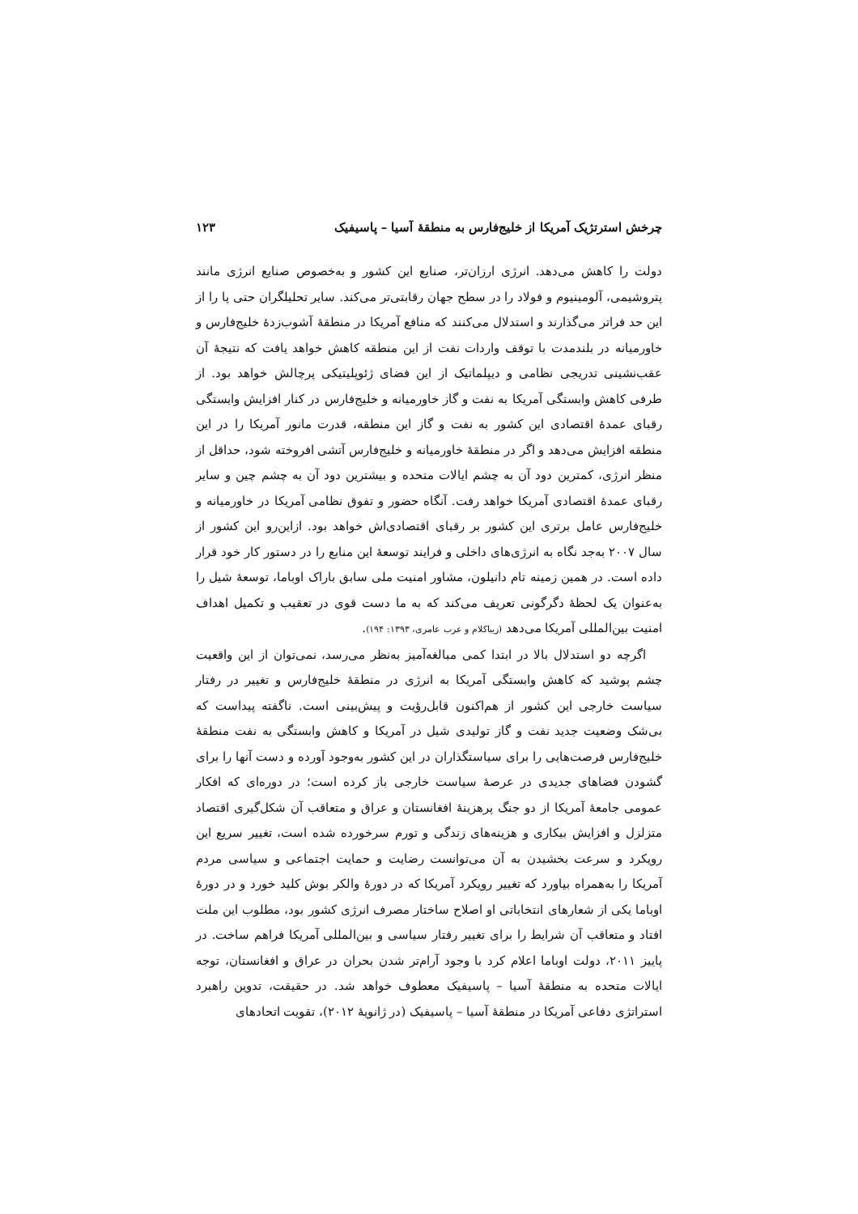چرخش استرتژیک آمریکا از خلیج‌فارس به منطقهٔ آسیا – پاسیفیک ۱۲۳
دولت را کاهش می‌دهد. انرژی ارزان‌تر، صنایع این کشور و به‌خصوص صنایع انرژی مانند پتروشیمی، آلومینیوم و فولاد را در سطح جهان رقابتی‌تر می‌کند. سایر تحلیلگران حتی پا را از این حد فراتر می‌گذارند و استدلال می‌کنند که منافع آمریکا در منطقهٔ آشوب‌زدهٔ خلیج‌فارس و خاورمیانه در بلندمدت با توقف واردات نفت از این منطقه کاهش خواهد یافت که نتیجهٔ آن عقب‌نشینی تدریجی نظامی و دیپلماتیک از این فضای ژئوپلیتیکی پرچالش خواهد بود. از طرفی کاهش وابستگی آمریکا به نفت و گاز خاورمیانه و خلیج‌فارس در کنار افزایش وابستگی رقبای عمدهٔ اقتصادی این کشور به نفت و گاز این منطقه، قدرت مانور آمریکا را در این منطقه افزایش می‌دهد و اگر در منطقهٔ خاورمیانه و خلیج‌فارس آتشی افروخته شود، حداقل از منظر انرژی، کمترین دود آن به چشم ایالات متحده و بیشترین دود آن به چشم چین و سایر رقبای عمدهٔ اقتصادی آمریکا خواهد رفت. آنگاه حضور و تفوق نظامی آمریکا در خاورمیانه و خلیج‌فارس عامل برتری این کشور بر رقبای اقتصادی‌اش خواهد بود. ازاین‌رو این کشور از سال ۲۰۰۷ به‌جد نگاه به انرژی‌های داخلی و فرایند توسعهٔ این منابع را در دستور کار خود قرار داده است. در همین زمینه تام دانیلون، مشاور امنیت ملی سابق باراک اوباما، توسعهٔ شیل را به‌عنوان یک لحظهٔ دگرگونی تعریف می‌کند که به ما دست قوی در تعقیب و تکمیل اهداف امنیت بین‌المللی آمریکا می‌دهد (زیباکلام و عرب عامری، ۱۳۹۳: ۱۹۴).
اگرچه دو استدلال بالا در ابتدا کمی مبالغه‌آمیز به‌نظر می‌رسد، نمی‌توان از این واقعیت چشم پوشید که کاهش وابستگی آمریکا به انرژی در منطقهٔ خلیج‌فارس و تغییر در رفتار سیاست خارجی این کشور از هم‌اکنون قابل‌رؤیت و پیش‌بینی است. ناگفته پیداست که بی‌شک وضعیت جدید نفت و گاز تولیدی شیل در آمریکا و کاهش وابستگی به نفت منطقهٔ خلیج‌فارس فرصت‌هایی را برای سیاستگذاران در این کشور به‌وجود آورده و دست آنها را برای گشودن فضاهای جدیدی در عرصهٔ سیاست خارجی باز کرده است؛ در دوره‌ای که افکار عمومی جامعهٔ آمریکا از دو جنگ پرهزینهٔ افغانستان و عراق و متعاقب آن شکل‌گیری اقتصاد متزلزل و افزایش بیکاری و هزینه‌های زندگی و تورم سرخورده شده است، تغییر سریع این رویکرد و سرعت بخشیدن به آن می‌توانست رضایت و حمایت اجتماعی و سیاسی مردم آمریکا را به‌همراه بیاورد که تغییر رویکرد آمریکا که در دورهٔ والکر بوش کلید خورد و در دورهٔ اوباما یکی از شعارهای انتخاباتی او اصلاح ساختار مصرف انرژی کشور بود، مطلوب این ملت افتاد و متعاقب آن شرایط را برای تغییر رفتار سیاسی و بین‌المللی آمریکا فراهم ساخت. در پاییز ۲۰۱۱، دولت اوباما اعلام کرد با وجود آرام‌تر شدن بحران در عراق و افغانستان، توجه ایالات متحده به منطقهٔ آسیا – پاسیفیک معطوف خواهد شد. در حقیقت، تدوین راهبرد استراتژی دفاعی آمریکا در منطقهٔ آسیا – پاسیفیک (در ژانویهٔ ۲۰۱۲)، تقویت اتحادهای